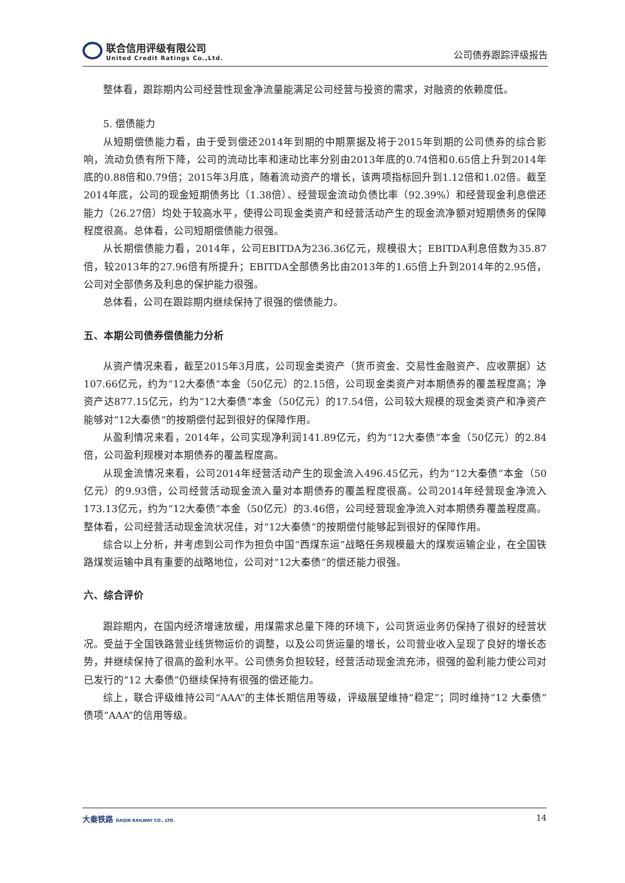联合信用评级有限公司
United Credit Ratings Co.,Ltd.
公司债券跟踪评级报告
整体看，跟踪期内公司经营性现金净流量能满足公司经营与投资的需求，对融资的依赖度低。
5. 偿债能力
从短期偿债能力看，由于受到偿还2014年到期的中期票据及将于2015年到期的公司债券的综合影响，流动负债有所下降，公司的流动比率和速动比率分别由2013年底的0.74倍和0.65倍上升到2014年底的0.88倍和0.79倍；2015年3月底，随着流动资产的增长，该两项指标回升到1.12倍和1.02倍。截至2014年底，公司的现金短期债务比（1.38倍）、经营现金流动负债比率（92.39%）和经营现金利息偿还能力（26.27倍）均处于较高水平，使得公司现金类资产和经营活动产生的现金流净额对短期债务的保障程度很高。总体看，公司短期偿债能力很强。
从长期偿债能力看，2014年，公司EBITDA为236.36亿元，规模很大；EBITDA利息倍数为35.87倍，较2013年的27.96倍有所提升；EBITDA全部债务比由2013年的1.65倍上升到2014年的2.95倍，公司对全部债务及利息的保护能力很强。
总体看，公司在跟踪期内继续保持了很强的偿债能力。
五、本期公司债券偿债能力分析
从资产情况来看，截至2015年3月底，公司现金类资产（货币资金、交易性金融资产、应收票据）达107.66亿元，约为“12大秦债”本金（50亿元）的2.15倍，公司现金类资产对本期债券的覆盖程度高；净资产达877.15亿元，约为“12大秦债”本金（50亿元）的17.54倍，公司较大规模的现金类资产和净资产能够对“12大秦债”的按期偿付起到很好的保障作用。
从盈利情况来看，2014年，公司实现净利润141.89亿元，约为“12大秦债”本金（50亿元）的2.84倍，公司盈利规模对本期债券的覆盖程度高。
从现金流情况来看，公司2014年经营活动产生的现金流入496.45亿元，约为“12大秦债”本金（50亿元）的9.93倍，公司经营活动现金流入量对本期债券的覆盖程度很高。公司2014年经营现金净流入173.13亿元，约为“12大秦债”本金（50亿元）的3.46倍，公司经营现金净流入对本期债券覆盖程度高。整体看，公司经营活动现金流状况佳，对“12大秦债”的按期偿付能够起到很好的保障作用。
综合以上分析，并考虑到公司作为担负中国“西煤东运”战略任务规模最大的煤炭运输企业，在全国铁路煤炭运输中具有重要的战略地位，公司对“12大秦债”的偿还能力很强。
六、综合评价
跟踪期内，在国内经济增速放缓，用煤需求总量下降的环境下，公司货运业务仍保持了很好的经营状况。受益于全国铁路营业线货物运价的调整，以及公司货运量的增长，公司营业收入呈现了良好的增长态势，并继续保持了很高的盈利水平。公司债务负担较轻，经营活动现金流充沛，很强的盈利能力使公司对已发行的“12 大秦债”仍继续保持有很强的偿还能力。
综上，联合评级维持公司“AAA”的主体长期信用等级，评级展望维持“稳定”；同时维持“12 大秦债”债项“AAA”的信用等级。
大秦铁路 DAQIN RAILWAY CO., LTD.
14